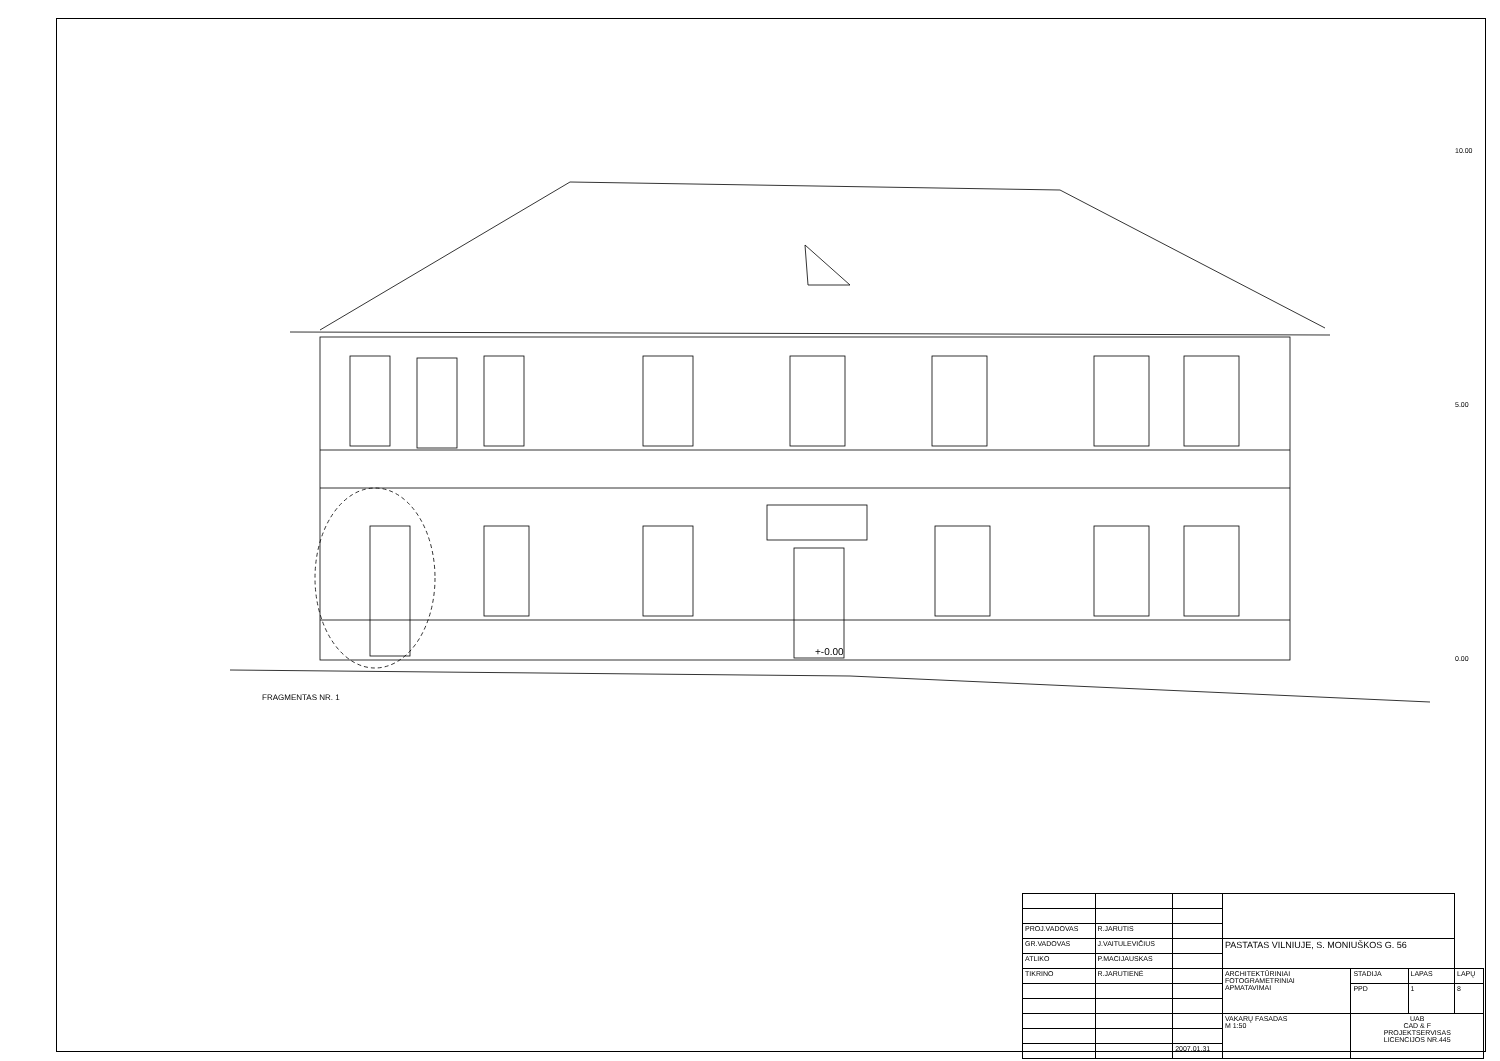FRAGMENTAS NR. 1
+-0.00
10.00
5.00
0.00
| PROJ.VADOVAS | R.JARUTIS | | | | | |
| GR.VADOVAS | J.VAITULEVIČIUS | | PASTATAS VILNIUJE, S. MONIUŠKOS G. 56 | | | |
| ATLIKO | P.MACIJAUSKAS | | | | | |
| TIKRINO | R.JARUTIENĖ | | ARCHITEKTŪRINIAI FOTOGRAMETRINIAI APMATAVIMAI | STADIJA | LAPAS | LAPŲ |
| | | | | PPD | 1 | 8 |
| | | | VAKARŲ FASADAS M 1:50 | UAB CAD & F PROJEKTSERVISAS LICENCIJOS NR.445 | | |
| | | 2007.01.31 | | | | |